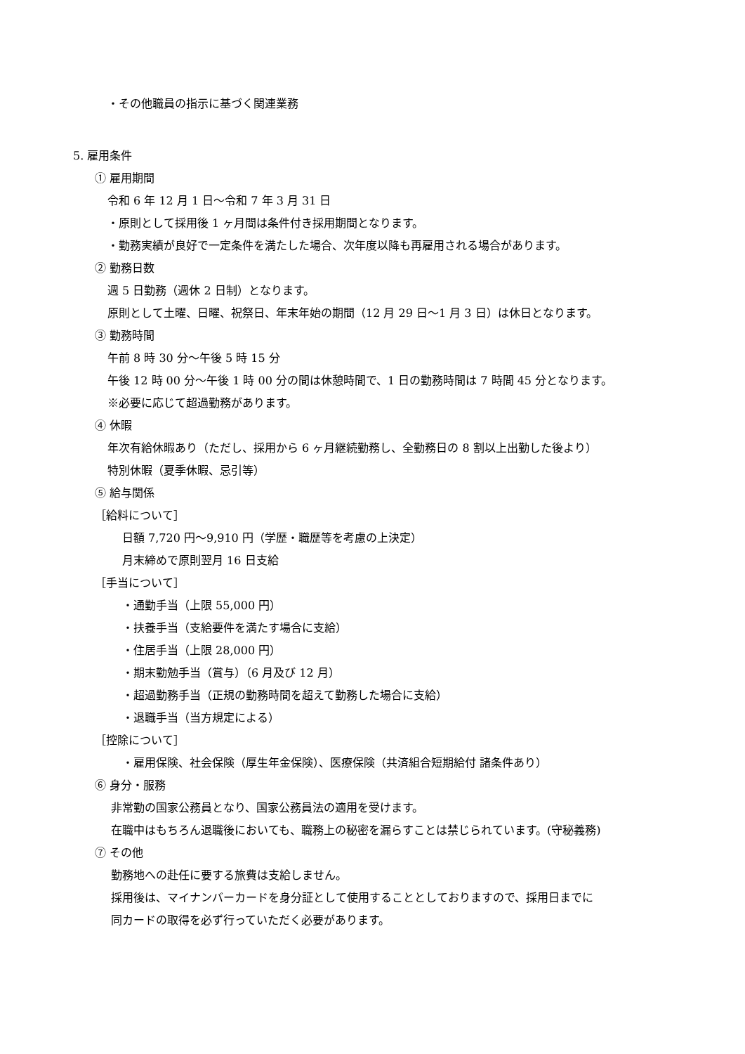・その他職員の指示に基づく関連業務
5. 雇用条件
① 雇用期間
令和 6 年 12 月 1 日～令和 7 年 3 月 31 日
・原則として採用後 1 ヶ月間は条件付き採用期間となります。
・勤務実績が良好で一定条件を満たした場合、次年度以降も再雇用される場合があります。
② 勤務日数
週 5 日勤務（週休 2 日制）となります。
原則として土曜、日曜、祝祭日、年末年始の期間（12 月 29 日～1 月 3 日）は休日となります。
③ 勤務時間
午前 8 時 30 分～午後 5 時 15 分
午後 12 時 00 分～午後 1 時 00 分の間は休憩時間で、1 日の勤務時間は 7 時間 45 分となります。
※必要に応じて超過勤務があります。
④ 休暇
年次有給休暇あり（ただし、採用から 6 ヶ月継続勤務し、全勤務日の 8 割以上出勤した後より）
特別休暇（夏季休暇、忌引等）
⑤ 給与関係
［給料について］
日額 7,720 円～9,910 円（学歴・職歴等を考慮の上決定）
月末締めで原則翌月 16 日支給
［手当について］
・通勤手当（上限 55,000 円）
・扶養手当（支給要件を満たす場合に支給）
・住居手当（上限 28,000 円）
・期末勤勉手当（賞与）（6 月及び 12 月）
・超過勤務手当（正規の勤務時間を超えて勤務した場合に支給）
・退職手当（当方規定による）
［控除について］
・雇用保険、社会保険（厚生年金保険）、医療保険（共済組合短期給付 諸条件あり）
⑥ 身分・服務
非常勤の国家公務員となり、国家公務員法の適用を受けます。
在職中はもちろん退職後においても、職務上の秘密を漏らすことは禁じられています。(守秘義務)
⑦ その他
勤務地への赴任に要する旅費は支給しません。
採用後は、マイナンバーカードを身分証として使用することとしておりますので、採用日までに
同カードの取得を必ず行っていただく必要があります。